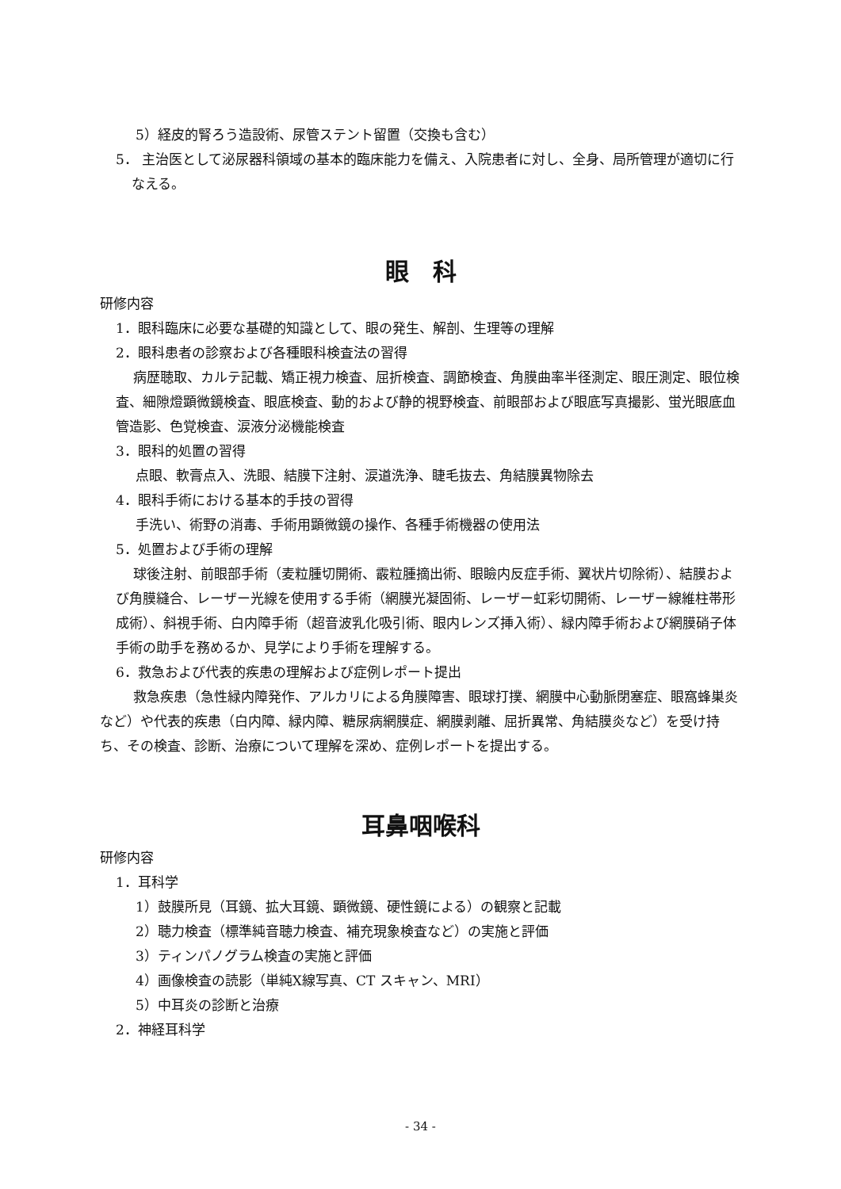5）経皮的腎ろう造設術、尿管ステント留置（交換も含む）
5． 主治医として泌尿器科領域の基本的臨床能力を備え、入院患者に対し、全身、局所管理が適切に行なえる。
眼　科
研修内容
1．眼科臨床に必要な基礎的知識として、眼の発生、解剖、生理等の理解
2．眼科患者の診察および各種眼科検査法の習得
病歴聴取、カルテ記載、矯正視力検査、屈折検査、調節検査、角膜曲率半径測定、眼圧測定、眼位検査、細隙燈顕微鏡検査、眼底検査、動的および静的視野検査、前眼部および眼底写真撮影、蛍光眼底血管造影、色覚検査、涙液分泌機能検査
3．眼科的処置の習得
点眼、軟膏点入、洗眼、結膜下注射、涙道洗浄、睫毛抜去、角結膜異物除去
4．眼科手術における基本的手技の習得
手洗い、術野の消毒、手術用顕微鏡の操作、各種手術機器の使用法
5．処置および手術の理解
球後注射、前眼部手術（麦粒腫切開術、霰粒腫摘出術、眼瞼内反症手術、翼状片切除術）、結膜および角膜縫合、レーザー光線を使用する手術（網膜光凝固術、レーザー虹彩切開術、レーザー線維柱帯形成術）、斜視手術、白内障手術（超音波乳化吸引術、眼内レンズ挿入術）、緑内障手術および網膜硝子体手術の助手を務めるか、見学により手術を理解する。
6．救急および代表的疾患の理解および症例レポート提出
救急疾患（急性緑内障発作、アルカリによる角膜障害、眼球打撲、網膜中心動脈閉塞症、眼窩蜂巣炎など）や代表的疾患（白内障、緑内障、糖尿病網膜症、網膜剥離、屈折異常、角結膜炎など）を受け持ち、その検査、診断、治療について理解を深め、症例レポートを提出する。
耳鼻咽喉科
研修内容
1．耳科学
1）鼓膜所見（耳鏡、拡大耳鏡、顕微鏡、硬性鏡による）の観察と記載
2）聴力検査（標準純音聴力検査、補充現象検査など）の実施と評価
3）ティンパノグラム検査の実施と評価
4）画像検査の読影（単純X線写真、CT スキャン、MRI）
5）中耳炎の診断と治療
2．神経耳科学
- 34 -